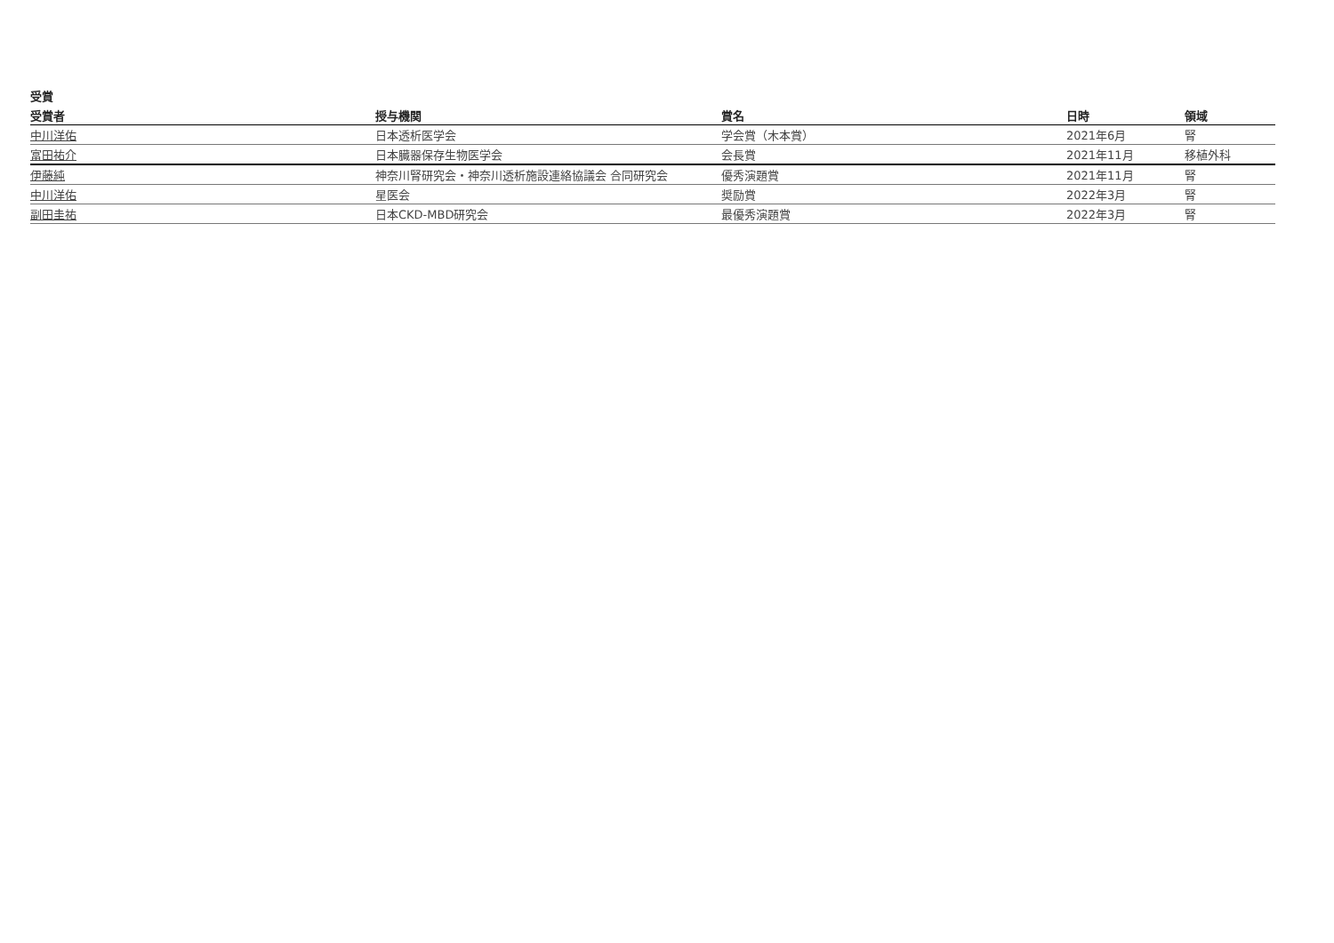受賞
| 受賞者 | 授与機関 | 賞名 | 日時 | 領域 |
| --- | --- | --- | --- | --- |
| 中川洋佑 | 日本透析医学会 | 学会賞（木本賞） | 2021年6月 | 腎 |
| 富田祐介 | 日本臓器保存生物医学会 | 会長賞 | 2021年11月 | 移植外科 |
| 伊藤純 | 神奈川腎研究会・神奈川透析施設連絡協議会 合同研究会 | 優秀演題賞 | 2021年11月 | 腎 |
| 中川洋佑 | 星医会 | 奨励賞 | 2022年3月 | 腎 |
| 副田圭祐 | 日本CKD-MBD研究会 | 最優秀演題賞 | 2022年3月 | 腎 |